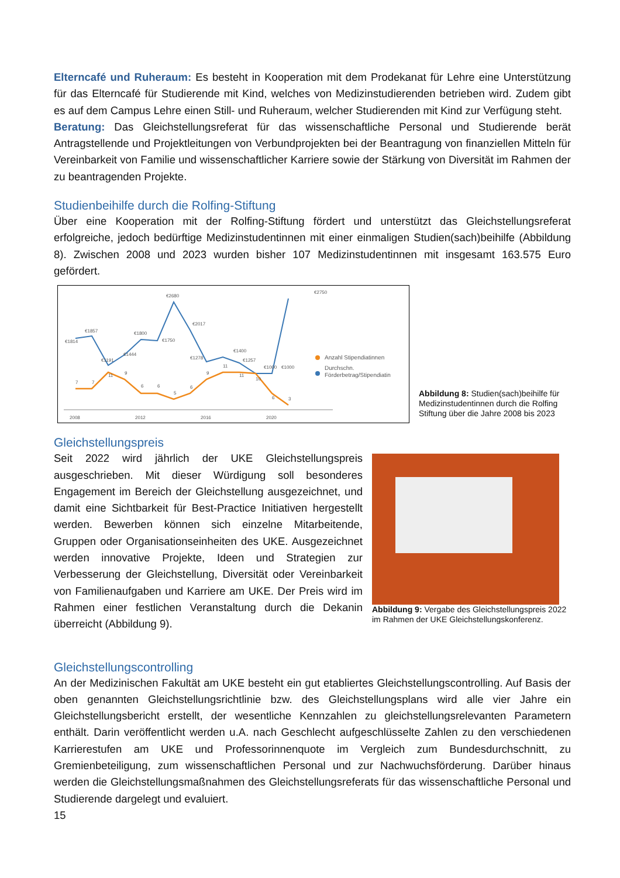Elterncafé und Ruheraum: Es besteht in Kooperation mit dem Prodekanat für Lehre eine Unterstützung für das Elterncafé für Studierende mit Kind, welches von Medizinstudierenden betrieben wird. Zudem gibt es auf dem Campus Lehre einen Still- und Ruheraum, welcher Studierenden mit Kind zur Verfügung steht.
Beratung: Das Gleichstellungsreferat für das wissenschaftliche Personal und Studierende berät Antragstellende und Projektleitungen von Verbundprojekten bei der Beantragung von finanziellen Mitteln für Vereinbarkeit von Familie und wissenschaftlicher Karriere sowie der Stärkung von Diversität im Rahmen der zu beantragenden Projekte.
Studienbeihilfe durch die Rolfing-Stiftung
Über eine Kooperation mit der Rolfing-Stiftung fördert und unterstützt das Gleichstellungsreferat erfolgreiche, jedoch bedürftige Medizinstudentinnen mit einer einmaligen Studien(sach)beihilfe (Abbildung 8). Zwischen 2008 und 2023 wurden bisher 107 Medizinstudentinnen mit insgesamt 163.575 Euro gefördert.
2008
2012
2016
2020
€1814
€1857
€1800
€1750
€2680
€2017
€1400
€2750
€1444
€1191
€1278
€1257
€1000
€1000
7
7
11
9
6
6
5
6
9
11
11
10
6
3
Anzahl Stipendiatinnen
Durchschn.
Förderbetrag/Stipendiatin
Abbildung 8: Studien(sach)beihilfe für Medizinstudentinnen durch die Rolfing Stiftung über die Jahre 2008 bis 2023
Gleichstellungspreis
Seit 2022 wird jährlich der UKE Gleichstellungspreis ausgeschrieben. Mit dieser Würdigung soll besonderes Engagement im Bereich der Gleichstellung ausgezeichnet, und damit eine Sichtbarkeit für Best-Practice Initiativen hergestellt werden. Bewerben können sich einzelne Mitarbeitende, Gruppen oder Organisationseinheiten des UKE. Ausgezeichnet werden innovative Projekte, Ideen und Strategien zur Verbesserung der Gleichstellung, Diversität oder Vereinbarkeit von Familienaufgaben und Karriere am UKE. Der Preis wird im Rahmen einer festlichen Veranstaltung durch die Dekanin überreicht (Abbildung 9).
Abbildung 9: Vergabe des Gleichstellungspreis 2022 im Rahmen der UKE Gleichstellungskonferenz.
Gleichstellungscontrolling
An der Medizinischen Fakultät am UKE besteht ein gut etabliertes Gleichstellungscontrolling. Auf Basis der oben genannten Gleichstellungsrichtlinie bzw. des Gleichstellungsplans wird alle vier Jahre ein Gleichstellungsbericht erstellt, der wesentliche Kennzahlen zu gleichstellungsrelevanten Parametern enthält. Darin veröffentlicht werden u.A. nach Geschlecht aufgeschlüsselte Zahlen zu den verschiedenen Karrierestufen am UKE und Professorinnenquote im Vergleich zum Bundesdurchschnitt, zu Gremienbeteiligung, zum wissenschaftlichen Personal und zur Nachwuchsförderung. Darüber hinaus werden die Gleichstellungsmaßnahmen des Gleichstellungsreferats für das wissenschaftliche Personal und Studierende dargelegt und evaluiert.
15